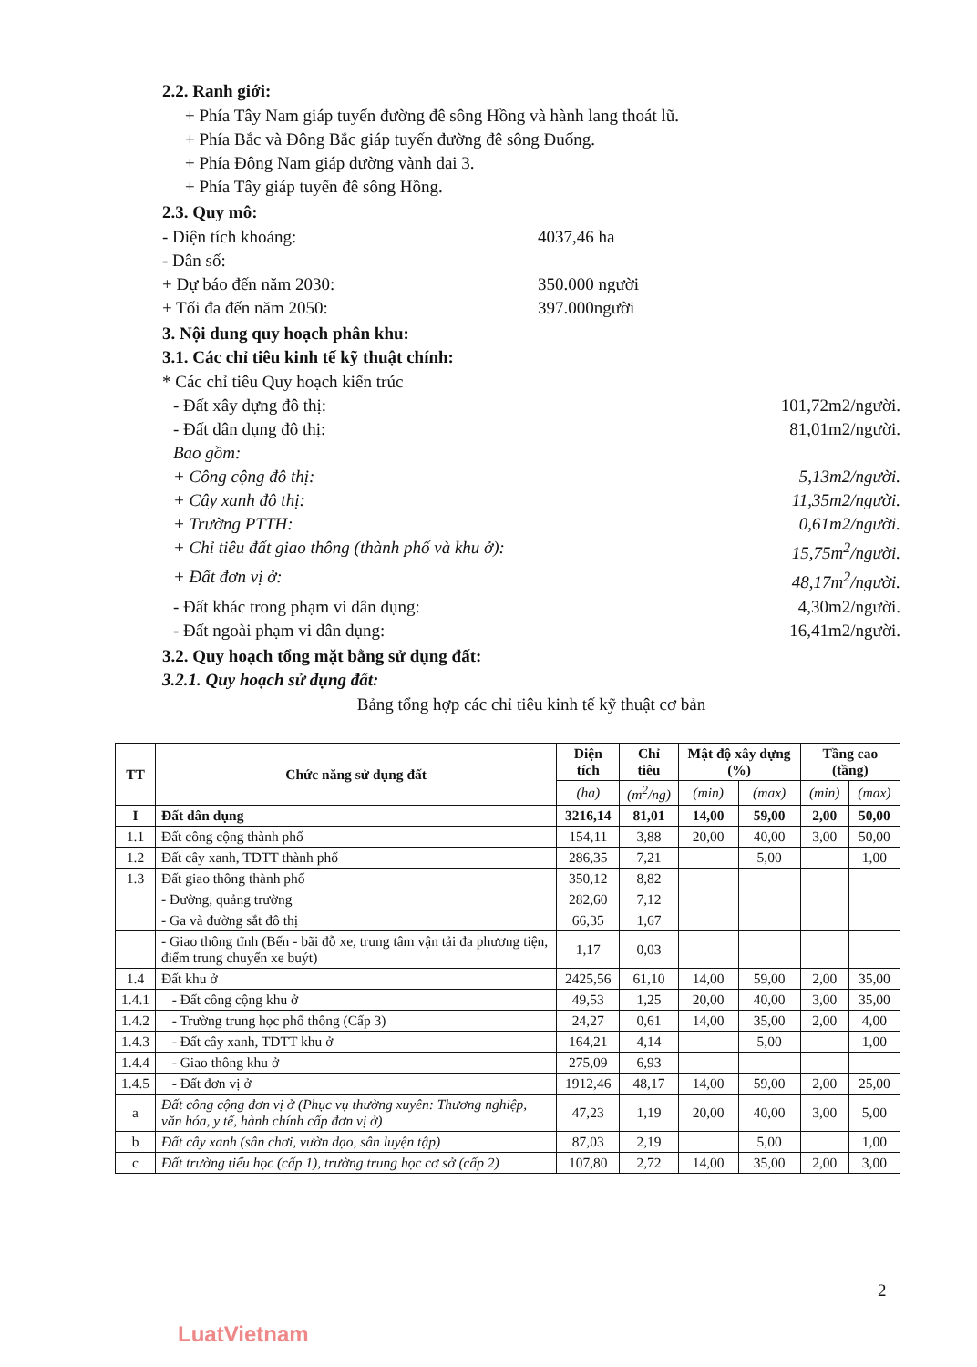2.2. Ranh giới:
+ Phía Tây Nam giáp tuyến đường đê sông Hồng và hành lang thoát lũ.
+ Phía Bắc và Đông Bắc giáp tuyến đường đê sông Đuống.
+ Phía Đông Nam giáp đường vành đai 3.
+ Phía Tây giáp tuyến đê sông Hồng.
2.3. Quy mô:
- Diện tích khoảng: 4037,46 ha
- Dân số:
+ Dự báo đến năm 2030: 350.000 người
+ Tối đa đến năm 2050: 397.000người
3. Nội dung quy hoạch phân khu:
3.1. Các chỉ tiêu kinh tế kỹ thuật chính:
* Các chỉ tiêu Quy hoạch kiến trúc
- Đất xây dựng đô thị: 101,72m2/người.
- Đất dân dụng đô thị: 81,01m2/người.
Bao gồm:
+ Công cộng đô thị: 5,13m2/người.
+ Cây xanh đô thị: 11,35m2/người.
+ Trường PTTH: 0,61m2/người.
+ Chỉ tiêu đất giao thông (thành phố và khu ở): 15,75m<sup>2</sup>/người.
+ Đất đơn vị ở: 48,17m<sup>2</sup>/người.
- Đất khác trong phạm vi dân dụng: 4,30m2/người.
- Đất ngoài phạm vi dân dụng: 16,41m2/người.
3.2. Quy hoạch tổng mặt bằng sử dụng đất:
3.2.1. Quy hoạch sử dụng đất:
Bảng tổng hợp các chỉ tiêu kinh tế kỹ thuật cơ bản
| TT | Chức năng sử dụng đất | Diện tích | Chỉ tiêu | Mật độ xây dựng (%) | | Tầng cao (tầng) | |
| --- | --- | --- | --- | --- | --- | --- | --- |
| | | (ha) | (m<sup>2</sup>/ng) | (min) | (max) | (min) | (max) |
| I | Đất dân dụng | 3216,14 | 81,01 | 14,00 | 59,00 | 2,00 | 50,00 |
| 1.1 | Đất công cộng thành phố | 154,11 | 3,88 | 20,00 | 40,00 | 3,00 | 50,00 |
| 1.2 | Đất cây xanh, TDTT thành phố | 286,35 | 7,21 | | 5,00 | | 1,00 |
| 1.3 | Đất giao thông thành phố | 350,12 | 8,82 | | | | |
| | - Đường, quảng trường | 282,60 | 7,12 | | | | |
| | - Ga và đường sắt đô thị | 66,35 | 1,67 | | | | |
| | - Giao thông tĩnh (Bến - bãi đỗ xe, trung tâm vận tải đa phương tiện, điểm trung chuyển xe buýt) | 1,17 | 0,03 | | | | |
| 1.4 | Đất khu ở | 2425,56 | 61,10 | 14,00 | 59,00 | 2,00 | 35,00 |
| 1.4.1 | - Đất công cộng khu ở | 49,53 | 1,25 | 20,00 | 40,00 | 3,00 | 35,00 |
| 1.4.2 | - Trường trung học phổ thông (Cấp 3) | 24,27 | 0,61 | 14,00 | 35,00 | 2,00 | 4,00 |
| 1.4.3 | - Đất cây xanh, TDTT khu ở | 164,21 | 4,14 | | 5,00 | | 1,00 |
| 1.4.4 | - Giao thông khu ở | 275,09 | 6,93 | | | | |
| 1.4.5 | - Đất đơn vị ở | 1912,46 | 48,17 | 14,00 | 59,00 | 2,00 | 25,00 |
| a | Đất công cộng đơn vị ở (Phục vụ thường xuyên: Thương nghiệp, văn hóa, y tế, hành chính cấp đơn vị ở) | 47,23 | 1,19 | 20,00 | 40,00 | 3,00 | 5,00 |
| b | Đất cây xanh (sân chơi, vườn dạo, sân luyện tập) | 87,03 | 2,19 | | 5,00 | | 1,00 |
| c | Đất trường tiểu học (cấp 1), trường trung học cơ sở (cấp 2) | 107,80 | 2,72 | 14,00 | 35,00 | 2,00 | 3,00 |
2
LuatVietnam